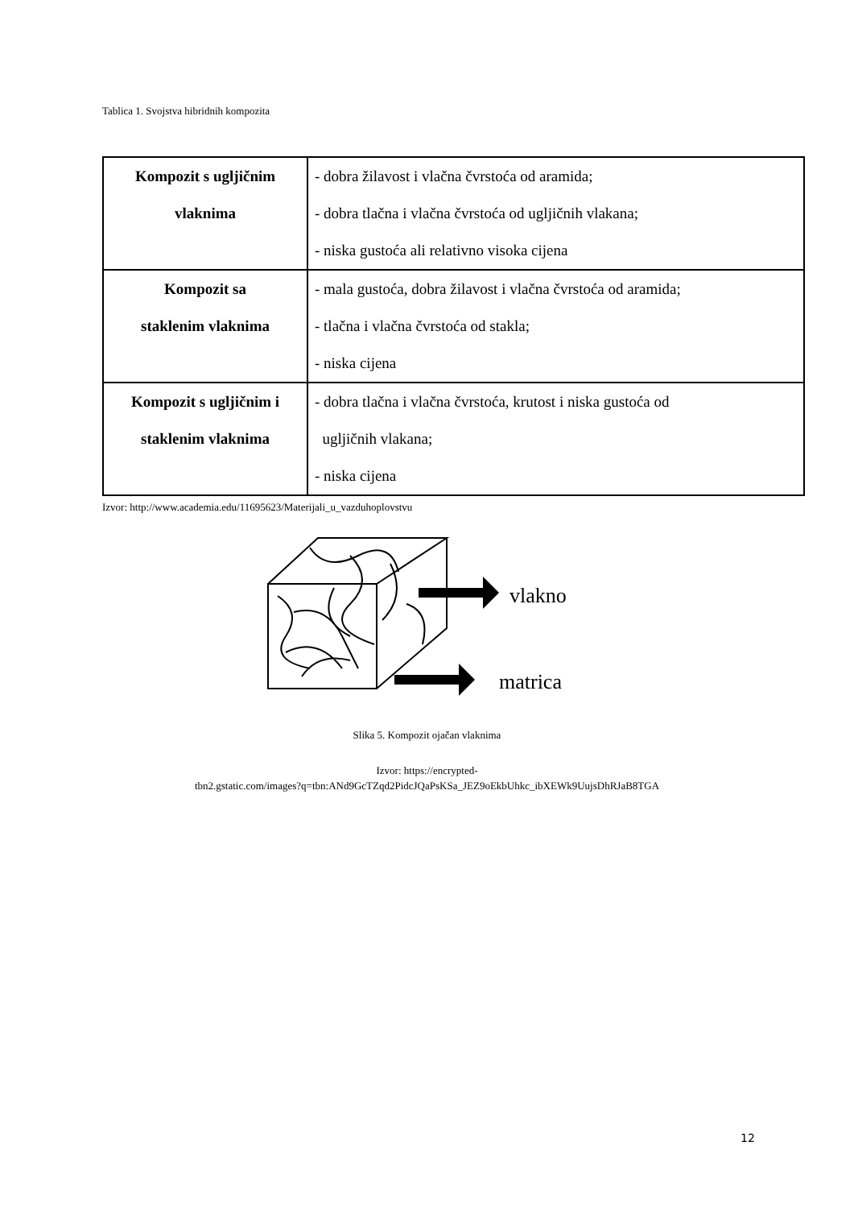Tablica 1. Svojstva hibridnih kompozita
| Kompozit s ugljičnim vlaknima | - dobra žilavost i vlačna čvrstoća od aramida; - dobra tlačna i vlačna čvrstoća od ugljičnih vlakana; - niska gustoća ali relativno visoka cijena |
| Kompozit sa staklenim vlaknima | - mala gustoća, dobra žilavost i vlačna čvrstoća od aramida; - tlačna i vlačna čvrstoća od stakla; - niska cijena |
| Kompozit s ugljičnim i staklenim vlaknima | - dobra tlačna i vlačna čvrstoća, krutost i niska gustoća od ugljičnih vlakana; - niska cijena |
Izvor: http://www.academia.edu/11695623/Materijali_u_vazduhoplovstvu
vlakno
matrica
Slika 5. Kompozit ojačan vlaknima
Izvor: https://encrypted-
tbn2.gstatic.com/images?q=tbn:ANd9GcTZqd2PidcJQaPsKSa_JEZ9oEkbUhkc_ibXEWk9UujsDhRJaB8TGA
12